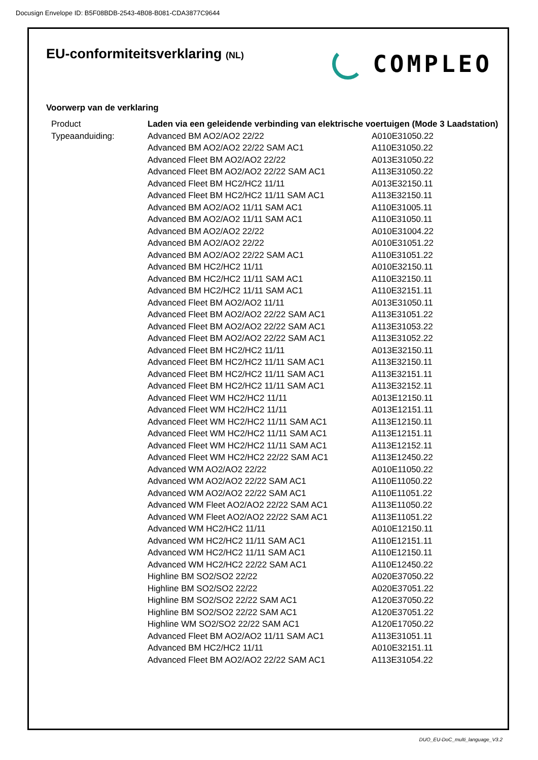Docusign Envelope ID: B5F08BDB-2543-4B08-B081-CDA3877C9644
EU-conformiteitsverklaring (NL)
COMPLEO
Voorwerp van de verklaring
| Product | Laden via een geleidende verbinding van elektrische voertuigen (Mode 3 Laadstation) | |
| Typeaanduiding: | Advanced BM AO2/AO2 22/22 | A010E31050.22 |
| | Advanced BM AO2/AO2 22/22 SAM AC1 | A110E31050.22 |
| | Advanced Fleet BM AO2/AO2 22/22 | A013E31050.22 |
| | Advanced Fleet BM AO2/AO2 22/22 SAM AC1 | A113E31050.22 |
| | Advanced Fleet BM HC2/HC2 11/11 | A013E32150.11 |
| | Advanced Fleet BM HC2/HC2 11/11 SAM AC1 | A113E32150.11 |
| | Advanced BM AO2/AO2 11/11 SAM AC1 | A110E31005.11 |
| | Advanced BM AO2/AO2 11/11 SAM AC1 | A110E31050.11 |
| | Advanced BM AO2/AO2 22/22 | A010E31004.22 |
| | Advanced BM AO2/AO2 22/22 | A010E31051.22 |
| | Advanced BM AO2/AO2 22/22 SAM AC1 | A110E31051.22 |
| | Advanced BM HC2/HC2 11/11 | A010E32150.11 |
| | Advanced BM HC2/HC2 11/11 SAM AC1 | A110E32150.11 |
| | Advanced BM HC2/HC2 11/11 SAM AC1 | A110E32151.11 |
| | Advanced Fleet BM AO2/AO2 11/11 | A013E31050.11 |
| | Advanced Fleet BM AO2/AO2 22/22 SAM AC1 | A113E31051.22 |
| | Advanced Fleet BM AO2/AO2 22/22 SAM AC1 | A113E31053.22 |
| | Advanced Fleet BM AO2/AO2 22/22 SAM AC1 | A113E31052.22 |
| | Advanced Fleet BM HC2/HC2 11/11 | A013E32150.11 |
| | Advanced Fleet BM HC2/HC2 11/11 SAM AC1 | A113E32150.11 |
| | Advanced Fleet BM HC2/HC2 11/11 SAM AC1 | A113E32151.11 |
| | Advanced Fleet BM HC2/HC2 11/11 SAM AC1 | A113E32152.11 |
| | Advanced Fleet WM HC2/HC2 11/11 | A013E12150.11 |
| | Advanced Fleet WM HC2/HC2 11/11 | A013E12151.11 |
| | Advanced Fleet WM HC2/HC2 11/11 SAM AC1 | A113E12150.11 |
| | Advanced Fleet WM HC2/HC2 11/11 SAM AC1 | A113E12151.11 |
| | Advanced Fleet WM HC2/HC2 11/11 SAM AC1 | A113E12152.11 |
| | Advanced Fleet WM HC2/HC2 22/22 SAM AC1 | A113E12450.22 |
| | Advanced WM AO2/AO2 22/22 | A010E11050.22 |
| | Advanced WM AO2/AO2 22/22 SAM AC1 | A110E11050.22 |
| | Advanced WM AO2/AO2 22/22 SAM AC1 | A110E11051.22 |
| | Advanced WM Fleet AO2/AO2 22/22 SAM AC1 | A113E11050.22 |
| | Advanced WM Fleet AO2/AO2 22/22 SAM AC1 | A113E11051.22 |
| | Advanced WM HC2/HC2 11/11 | A010E12150.11 |
| | Advanced WM HC2/HC2 11/11 SAM AC1 | A110E12151.11 |
| | Advanced WM HC2/HC2 11/11 SAM AC1 | A110E12150.11 |
| | Advanced WM HC2/HC2 22/22 SAM AC1 | A110E12450.22 |
| | Highline BM SO2/SO2 22/22 | A020E37050.22 |
| | Highline BM SO2/SO2 22/22 | A020E37051.22 |
| | Highline BM SO2/SO2 22/22 SAM AC1 | A120E37050.22 |
| | Highline BM SO2/SO2 22/22 SAM AC1 | A120E37051.22 |
| | Highline WM SO2/SO2 22/22 SAM AC1 | A120E17050.22 |
| | Advanced Fleet BM AO2/AO2 11/11 SAM AC1 | A113E31051.11 |
| | Advanced BM HC2/HC2 11/11 | A010E32151.11 |
| | Advanced Fleet BM AO2/AO2 22/22 SAM AC1 | A113E31054.22 |
DUO_EU-DoC_multi_language_V3.2